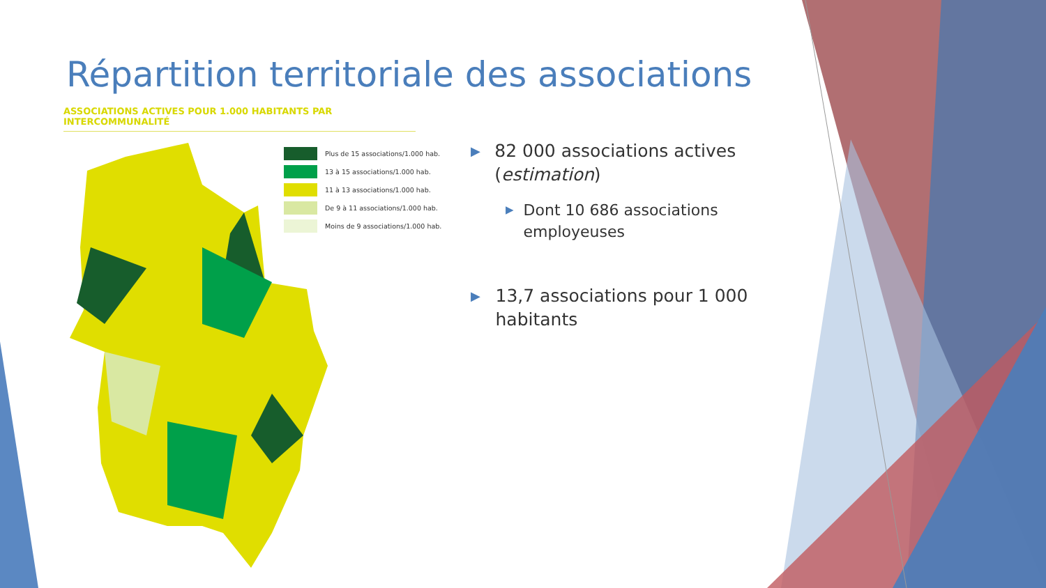Répartition territoriale des associations
ASSOCIATIONS ACTIVES POUR 1.000 HABITANTS PAR INTERCOMMUNALITÉ
Plus de 15 associations/1.000 hab.
13 à 15 associations/1.000 hab.
11 à 13 associations/1.000 hab.
De 9 à 11 associations/1.000 hab.
Moins de 9 associations/1.000 hab.
▶
82 000 associations actives (estimation)
▶
Dont 10 686 associations employeuses
▶
13,7 associations pour 1 000 habitants